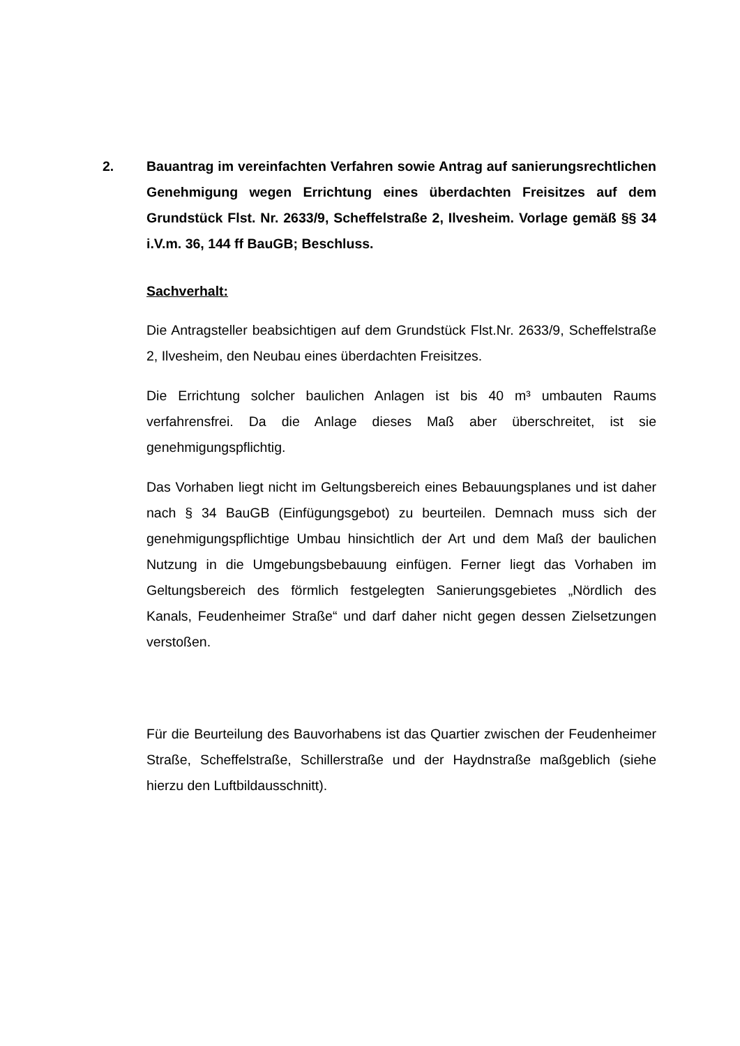2. Bauantrag im vereinfachten Verfahren sowie Antrag auf sanierungsrechtlichen Genehmigung wegen Errichtung eines überdachten Freisitzes auf dem Grundstück Flst. Nr. 2633/9, Scheffelstraße 2, Ilvesheim. Vorlage gemäß §§ 34 i.V.m. 36, 144 ff BauGB; Beschluss.
Sachverhalt:
Die Antragsteller beabsichtigen auf dem Grundstück Flst.Nr. 2633/9, Scheffelstraße 2, Ilvesheim, den Neubau eines überdachten Freisitzes.
Die Errichtung solcher baulichen Anlagen ist bis 40 m³ umbauten Raums verfahrensfrei. Da die Anlage dieses Maß aber überschreitet, ist sie genehmigungspflichtig.
Das Vorhaben liegt nicht im Geltungsbereich eines Bebauungsplanes und ist daher nach § 34 BauGB (Einfügungsgebot) zu beurteilen. Demnach muss sich der genehmigungspflichtige Umbau hinsichtlich der Art und dem Maß der baulichen Nutzung in die Umgebungsbebauung einfügen. Ferner liegt das Vorhaben im Geltungsbereich des förmlich festgelegten Sanierungsgebietes „Nördlich des Kanals, Feudenheimer Straße“ und darf daher nicht gegen dessen Zielsetzungen verstoßen.
Für die Beurteilung des Bauvorhabens ist das Quartier zwischen der Feudenheimer Straße, Scheffelstraße, Schillerstraße und der Haydnstraße maßgeblich (siehe hierzu den Luftbildausschnitt).